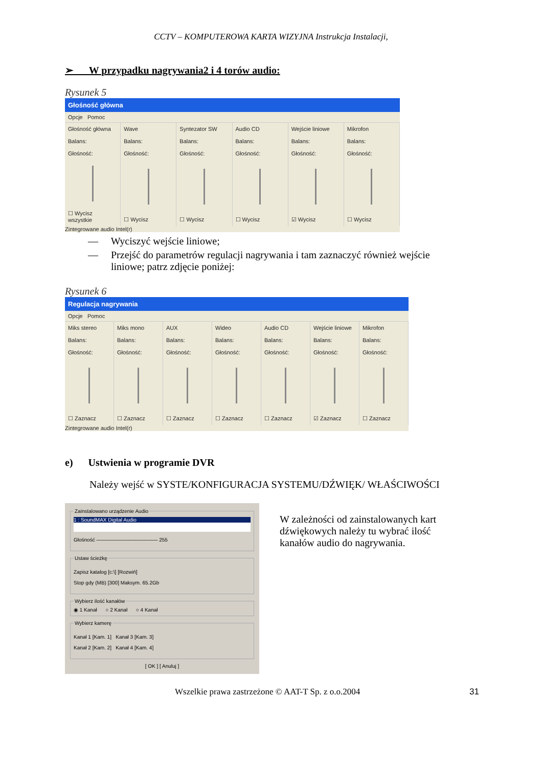CCTV – KOMPUTEROWA KARTA WIZYJNA Instrukcja Instalacji,
➢ W przypadku nagrywania2 i 4 torów audio:
Rysunek 5
Głośność główna
Opcje Pomoc
Głośność główna
Balans:
Głośność:
☐ Wycisz wszystkie
Wave
Balans:
Głośność:
☐ Wycisz
Syntezator SW
Balans:
Głośność:
☐ Wycisz
Audio CD
Balans:
Głośność:
☐ Wycisz
Wejście liniowe
Balans:
Głośność:
☑ Wycisz
Mikrofon
Balans:
Głośność:
☐ Wycisz
Zintegrowane audio Intel(r)
— Wyciszyć wejście liniowe;
— Przejść do parametrów regulacji nagrywania i tam zaznaczyć również wejście
liniowe; patrz zdjęcie poniżej:
Rysunek 6
Regulacja nagrywania
Opcje Pomoc
Miks stereo
Balans:
Głośność:
☐ Zaznacz
Miks mono
Balans:
Głośność:
☐ Zaznacz
AUX
Balans:
Głośność:
☐ Zaznacz
Wideo
Balans:
Głośność:
☐ Zaznacz
Audio CD
Balans:
Głośność:
☐ Zaznacz
Wejście liniowe
Balans:
Głośność:
☑ Zaznacz
Mikrofon
Balans:
Głośność:
☐ Zaznacz
Zintegrowane audio Intel(r)
e) Ustwienia w programie DVR
Należy wejść w SYSTE/KONFIGURACJA SYSTEMU/DŹWIĘK/ WŁAŚCIWOŚCI
Zainstalowano urządzenie Audio
1 : SoundMAX Digital Audio
Głośność ———————————— 255
Ustaw ścieżkę
Zapisz katalog [c:\] [Rozwiń]
Stop gdy (MB) [300] Maksym. 65.2Gb
Wybierz ilość kanałów◉ 1 Kanał ○ 2 Kanał ○ 4 Kanał Wybierz kamerę
Kanał 1 [Kam. 1] Kanał 3 [Kam. 3]
Kanał 2 [Kam. 2] Kanał 4 [Kam. 4]
[ OK ] [ Anuluj ]
W zależności od zainstalowanych kart dźwiękowych należy tu wybrać ilość kanałów audio do nagrywania.
Wszelkie prawa zastrzeżone © AAT-T Sp. z o.o.2004 31